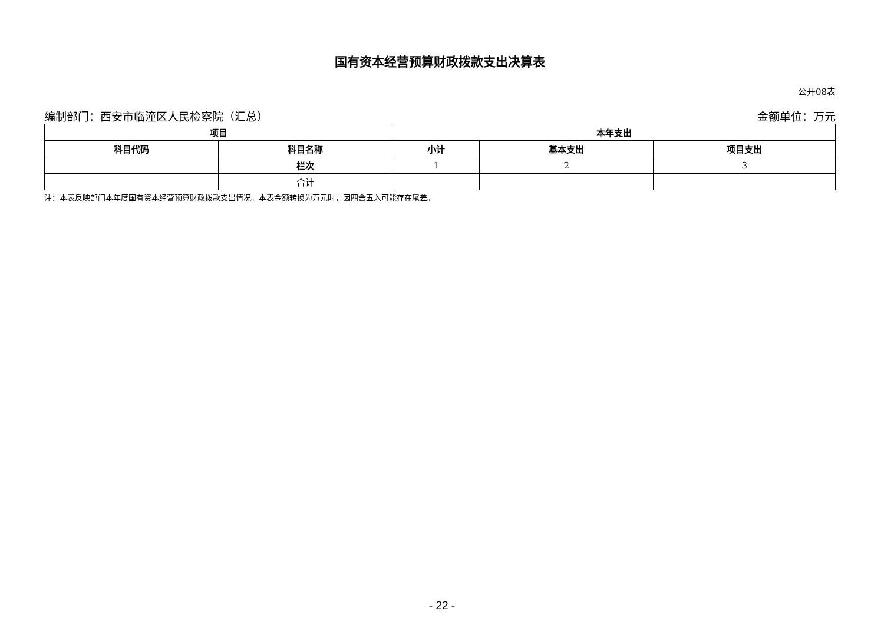国有资本经营预算财政拨款支出决算表
公开08表
编制部门：西安市临潼区人民检察院（汇总） 金额单位：万元
| 项目 | | 本年支出 | | |
| --- | --- | --- | --- | --- |
| 科目代码 | 科目名称 | 小计 | 基本支出 | 项目支出 |
| | 栏次 | 1 | 2 | 3 |
| | 合计 | | | |
注：本表反映部门本年度国有资本经营预算财政拨款支出情况。本表金额转换为万元时，因四舍五入可能存在尾差。
- 22 -